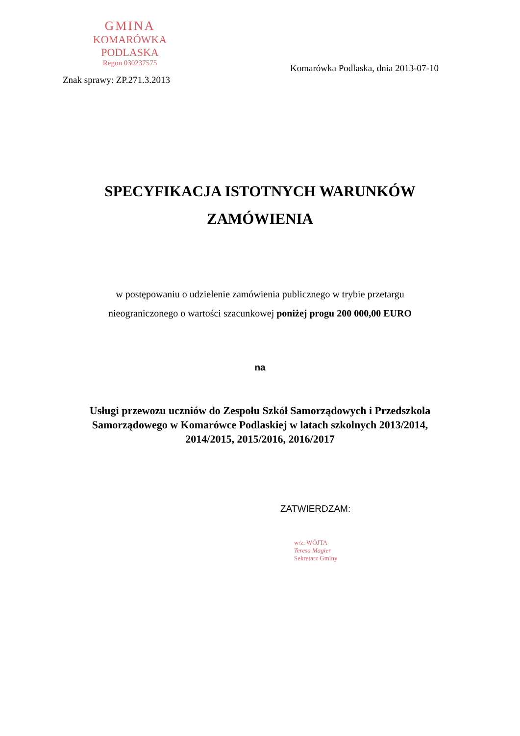GMINA
KOMARÓWKA PODLASKA
Regon 030237575
Komarówka Podlaska, dnia 2013-07-10
Znak sprawy: ZP.271.3.2013
SPECYFIKACJA ISTOTNYCH WARUNKÓW
ZAMÓWIENIA
w postępowaniu o udzielenie zamówienia publicznego w trybie przetargu
nieograniczonego o wartości szacunkowej poniżej progu 200 000,00 EURO
na
Usługi przewozu uczniów do Zespołu Szkół Samorządowych i Przedszkola
Samorządowego w Komarówce Podlaskiej w latach szkolnych 2013/2014,
2014/2015, 2015/2016, 2016/2017
ZATWIERDZAM:
w/z. WÓJTA
Teresa Magier
Sekretarz Gminy